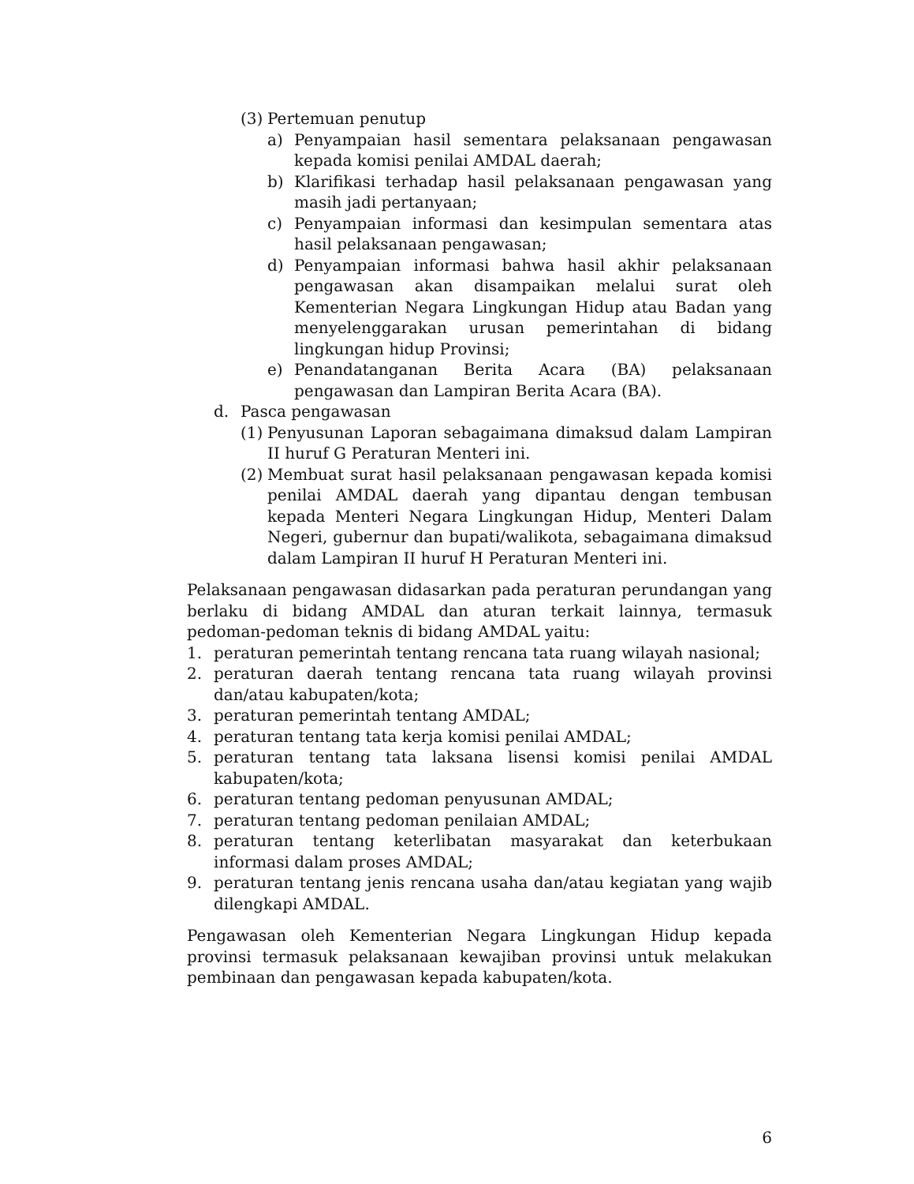(3) Pertemuan penutup
a) Penyampaian hasil sementara pelaksanaan pengawasan kepada komisi penilai AMDAL daerah;
b) Klarifikasi terhadap hasil pelaksanaan pengawasan yang masih jadi pertanyaan;
c) Penyampaian informasi dan kesimpulan sementara atas hasil pelaksanaan pengawasan;
d) Penyampaian informasi bahwa hasil akhir pelaksanaan pengawasan akan disampaikan melalui surat oleh Kementerian Negara Lingkungan Hidup atau Badan yang menyelenggarakan urusan pemerintahan di bidang lingkungan hidup Provinsi;
e) Penandatanganan Berita Acara (BA) pelaksanaan pengawasan dan Lampiran Berita Acara (BA).
d. Pasca pengawasan
(1) Penyusunan Laporan sebagaimana dimaksud dalam Lampiran II huruf G Peraturan Menteri ini.
(2) Membuat surat hasil pelaksanaan pengawasan kepada komisi penilai AMDAL daerah yang dipantau dengan tembusan kepada Menteri Negara Lingkungan Hidup, Menteri Dalam Negeri, gubernur dan bupati/walikota, sebagaimana dimaksud dalam Lampiran II huruf H Peraturan Menteri ini.
Pelaksanaan pengawasan didasarkan pada peraturan perundangan yang berlaku di bidang AMDAL dan aturan terkait lainnya, termasuk pedoman-pedoman teknis di bidang AMDAL yaitu:
1. peraturan pemerintah tentang rencana tata ruang wilayah nasional;
2. peraturan daerah tentang rencana tata ruang wilayah provinsi dan/atau kabupaten/kota;
3. peraturan pemerintah tentang AMDAL;
4. peraturan tentang tata kerja komisi penilai AMDAL;
5. peraturan tentang tata laksana lisensi komisi penilai AMDAL kabupaten/kota;
6. peraturan tentang pedoman penyusunan AMDAL;
7. peraturan tentang pedoman penilaian AMDAL;
8. peraturan tentang keterlibatan masyarakat dan keterbukaan informasi dalam proses AMDAL;
9. peraturan tentang jenis rencana usaha dan/atau kegiatan yang wajib dilengkapi AMDAL.
Pengawasan oleh Kementerian Negara Lingkungan Hidup kepada provinsi termasuk pelaksanaan kewajiban provinsi untuk melakukan pembinaan dan pengawasan kepada kabupaten/kota.
6